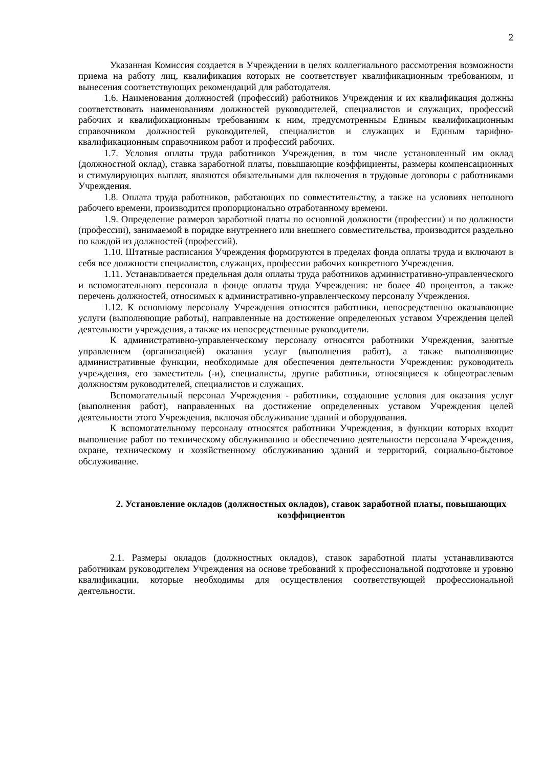2
Указанная Комиссия создается в Учреждении в целях коллегиального рассмотрения возможности приема на работу лиц, квалификация которых не соответствует квалификационным требованиям, и вынесения соответствующих рекомендаций для работодателя.
1.6. Наименования должностей (профессий) работников Учреждения и их квалификация должны соответствовать наименованиям должностей руководителей, специалистов и служащих, профессий рабочих и квалификационным требованиям к ним, предусмотренным Единым квалификационным справочником должностей руководителей, специалистов и служащих и Единым тарифно-квалификационным справочником работ и профессий рабочих.
1.7. Условия оплаты труда работников Учреждения, в том числе установленный им оклад (должностной оклад), ставка заработной платы, повышающие коэффициенты, размеры компенсационных и стимулирующих выплат, являются обязательными для включения в трудовые договоры с работниками Учреждения.
1.8. Оплата труда работников, работающих по совместительству, а также на условиях неполного рабочего времени, производится пропорционально отработанному времени.
1.9. Определение размеров заработной платы по основной должности (профессии) и по должности (профессии), занимаемой в порядке внутреннего или внешнего совместительства, производится раздельно по каждой из должностей (профессий).
1.10. Штатные расписания Учреждения формируются в пределах фонда оплаты труда и включают в себя все должности специалистов, служащих, профессии рабочих конкретного Учреждения.
1.11. Устанавливается предельная доля оплаты труда работников административно-управленческого и вспомогательного персонала в фонде оплаты труда Учреждения: не более 40 процентов, а также перечень должностей, относимых к административно-управленческому персоналу Учреждения.
1.12. К основному персоналу Учреждения относятся работники, непосредственно оказывающие услуги (выполняющие работы), направленные на достижение определенных уставом Учреждения целей деятельности учреждения, а также их непосредственные руководители.
К административно-управленческому персоналу относятся работники Учреждения, занятые управлением (организацией) оказания услуг (выполнения работ), а также выполняющие административные функции, необходимые для обеспечения деятельности Учреждения: руководитель учреждения, его заместитель (-и), специалисты, другие работники, относящиеся к общеотраслевым должностям руководителей, специалистов и служащих.
Вспомогательный персонал Учреждения - работники, создающие условия для оказания услуг (выполнения работ), направленных на достижение определенных уставом Учреждения целей деятельности этого Учреждения, включая обслуживание зданий и оборудования.
К вспомогательному персоналу относятся работники Учреждения, в функции которых входит выполнение работ по техническому обслуживанию и обеспечению деятельности персонала Учреждения, охране, техническому и хозяйственному обслуживанию зданий и территорий, социально-бытовое обслуживание.
2. Установление окладов (должностных окладов), ставок заработной платы, повышающих коэффициентов
2.1. Размеры окладов (должностных окладов), ставок заработной платы устанавливаются работникам руководителем Учреждения на основе требований к профессиональной подготовке и уровню квалификации, которые необходимы для осуществления соответствующей профессиональной деятельности.